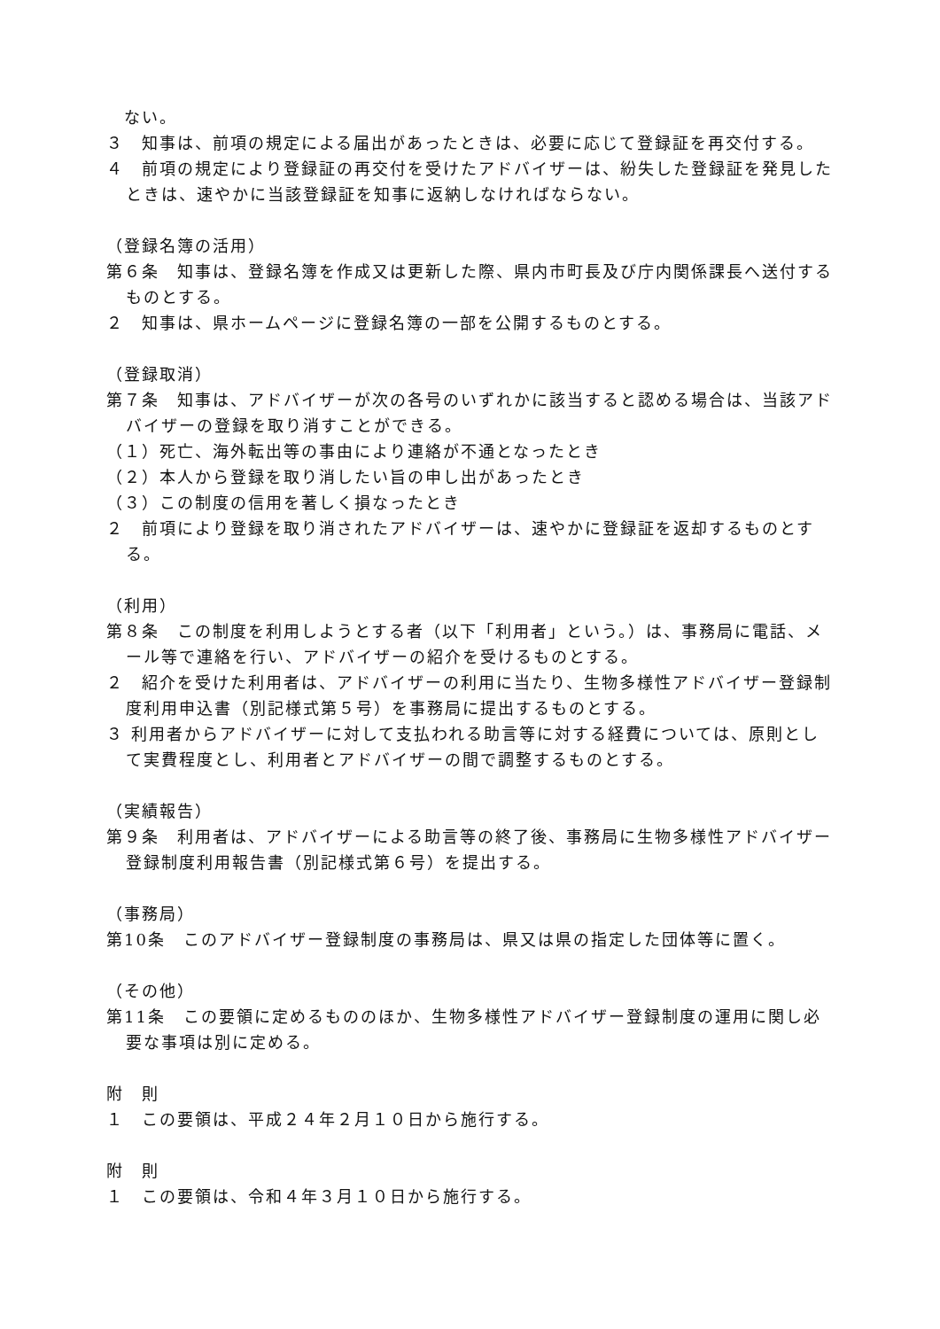ない。
３　知事は、前項の規定による届出があったときは、必要に応じて登録証を再交付する。
４　前項の規定により登録証の再交付を受けたアドバイザーは、紛失した登録証を発見したときは、速やかに当該登録証を知事に返納しなければならない。
（登録名簿の活用）
第６条　知事は、登録名簿を作成又は更新した際、県内市町長及び庁内関係課長へ送付するものとする。
２　知事は、県ホームページに登録名簿の一部を公開するものとする。
（登録取消）
第７条　知事は、アドバイザーが次の各号のいずれかに該当すると認める場合は、当該アドバイザーの登録を取り消すことができる。
（１）死亡、海外転出等の事由により連絡が不通となったとき
（２）本人から登録を取り消したい旨の申し出があったとき
（３）この制度の信用を著しく損なったとき
２　前項により登録を取り消されたアドバイザーは、速やかに登録証を返却するものとする。
（利用）
第８条　この制度を利用しようとする者（以下「利用者」という。）は、事務局に電話、メール等で連絡を行い、アドバイザーの紹介を受けるものとする。
２　紹介を受けた利用者は、アドバイザーの利用に当たり、生物多様性アドバイザー登録制度利用申込書（別記様式第５号）を事務局に提出するものとする。
３ 利用者からアドバイザーに対して支払われる助言等に対する経費については、原則として実費程度とし、利用者とアドバイザーの間で調整するものとする。
（実績報告）
第９条　利用者は、アドバイザーによる助言等の終了後、事務局に生物多様性アドバイザー登録制度利用報告書（別記様式第６号）を提出する。
（事務局）
第10条　このアドバイザー登録制度の事務局は、県又は県の指定した団体等に置く。
（その他）
第11条　この要領に定めるもののほか、生物多様性アドバイザー登録制度の運用に関し必要な事項は別に定める。
附　則
１　この要領は、平成２４年２月１０日から施行する。
附　則
１　この要領は、令和４年３月１０日から施行する。